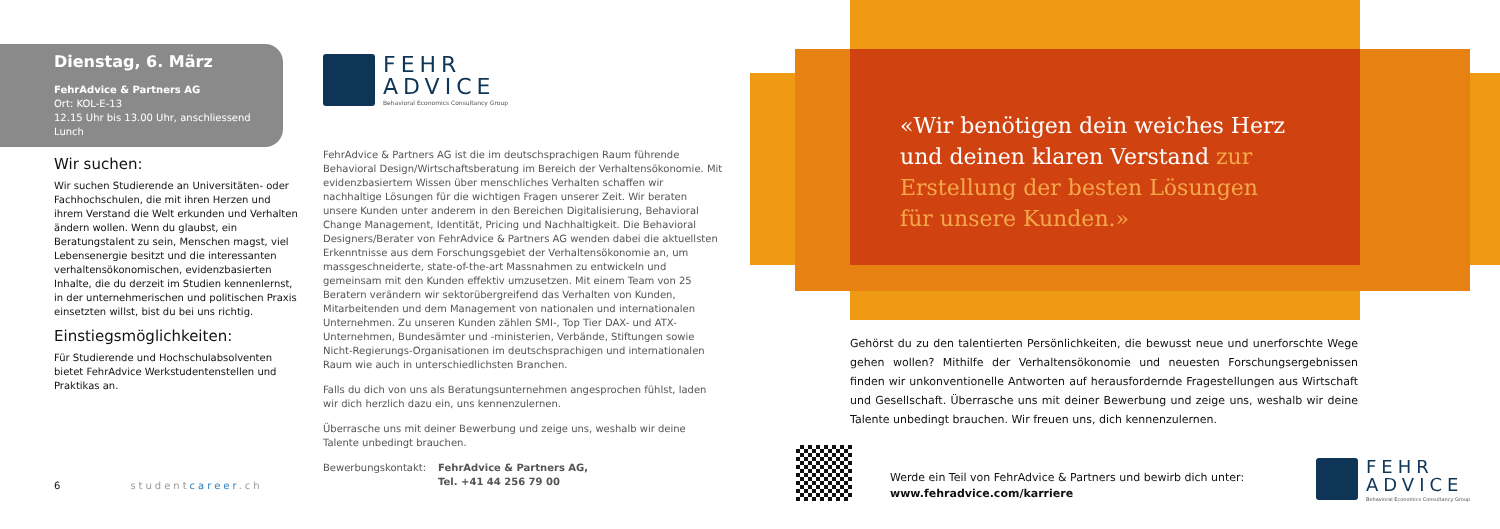Dienstag, 6. März
FehrAdvice & Partners AG
Ort: KOL-E-13
12.15 Uhr bis 13.00 Uhr, anschliessend Lunch
Wir suchen:
Wir suchen Studierende an Universitäten- oder Fachhochschulen, die mit ihren Herzen und ihrem Verstand die Welt erkunden und Verhalten ändern wollen. Wenn du glaubst, ein Beratungstalent zu sein, Menschen magst, viel Lebensenergie besitzt und die interessanten verhaltensökonomischen, evidenzbasierten Inhalte, die du derzeit im Studien kennenlernst, in der unternehmerischen und politischen Praxis einsetzten willst, bist du bei uns richtig.
Einstiegsmöglichkeiten:
Für Studierende und Hochschulabsolventen bietet FehrAdvice Werkstudentenstellen und Praktikas an.
6 studentcareer.ch
FEHR
ADVICE
Behavioral Economics Consultancy Group
FehrAdvice & Partners AG ist die im deutschsprachigen Raum führende Behavioral Design/Wirtschaftsberatung im Bereich der Verhaltensökonomie. Mit evidenzbasiertem Wissen über menschliches Verhalten schaffen wir nachhaltige Lösungen für die wichtigen Fragen unserer Zeit. Wir beraten unsere Kunden unter anderem in den Bereichen Digitalisierung, Behavioral Change Management, Identität, Pricing und Nachhaltigkeit. Die Behavioral Designers/Berater von FehrAdvice & Partners AG wenden dabei die aktuellsten Erkenntnisse aus dem Forschungsgebiet der Verhaltensökonomie an, um massgeschneiderte, state-of-the-art Massnahmen zu entwickeln und gemeinsam mit den Kunden effektiv umzusetzen. Mit einem Team von 25 Beratern verändern wir sektorübergreifend das Verhalten von Kunden, Mitarbeitenden und dem Management von nationalen und internationalen Unternehmen. Zu unseren Kunden zählen SMI-, Top Tier DAX- und ATX-Unternehmen, Bundesämter und -ministerien, Verbände, Stiftungen sowie Nicht-Regierungs-Organisationen im deutschsprachigen und internationalen Raum wie auch in unterschiedlichsten Branchen.
Falls du dich von uns als Beratungsunternehmen angesprochen fühlst, laden wir dich herzlich dazu ein, uns kennenzulernen.
Überrasche uns mit deiner Bewerbung und zeige uns, weshalb wir deine Talente unbedingt brauchen.
Bewerbungskontakt: FehrAdvice & Partners AG,
Tel. +41 44 256 79 00
«Wir benötigen dein weiches Herz
und deinen klaren Verstand zur
Erstellung der besten Lösungen
für unsere Kunden.»
Gehörst du zu den talentierten Persönlichkeiten, die bewusst neue und unerforschte Wege gehen wollen? Mithilfe der Verhaltensökonomie und neuesten Forschungsergebnissen finden wir unkonventionelle Antworten auf herausfordernde Fragestellungen aus Wirtschaft und Gesellschaft. Überrasche uns mit deiner Bewerbung und zeige uns, weshalb wir deine Talente unbedingt brauchen. Wir freuen uns, dich kennenzulernen.
Werde ein Teil von FehrAdvice & Partners und bewirb dich unter:
www.fehradvice.com/karriere
FEHR
ADVICE
Behavioral Economics Consultancy Group